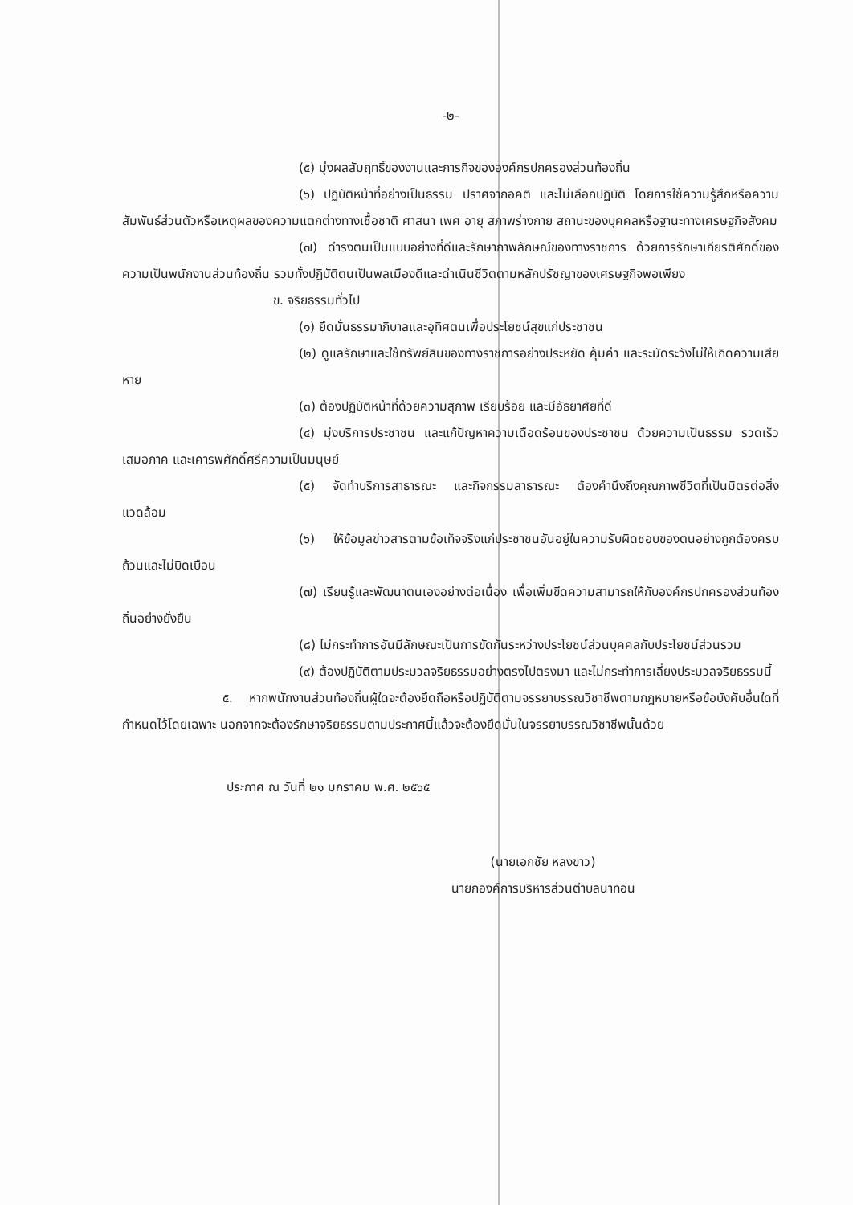-๒-
(๕) มุ่งผลสัมฤทธิ์ของงานและภารกิจขององค์กรปกครองส่วนท้องถิ่น
(๖) ปฏิบัติหน้าที่อย่างเป็นธรรม ปราศจากอคติ และไม่เลือกปฏิบัติ โดยการใช้ความรู้สึกหรือความสัมพันธ์ส่วนตัวหรือเหตุผลของความแตกต่างทางเชื้อชาติ ศาสนา เพศ อายุ สภาพร่างกาย สถานะของบุคคลหรือฐานะทางเศรษฐกิจสังคม
(๗) ดำรงตนเป็นแบบอย่างที่ดีและรักษาภาพลักษณ์ของทางราชการ ด้วยการรักษาเกียรติศักดิ์ของความเป็นพนักงานส่วนท้องถิ่น รวมทั้งปฏิบัติตนเป็นพลเมืองดีและดำเนินชีวิตตามหลักปรัชญาของเศรษฐกิจพอเพียง
ข. จริยธรรมทั่วไป
(๑) ยึดมั่นธรรมาภิบาลและอุทิศตนเพื่อประโยชน์สุขแก่ประชาชน
(๒) ดูแลรักษาและใช้ทรัพย์สินของทางราชการอย่างประหยัด คุ้มค่า และระมัดระวังไม่ให้เกิดความเสียหาย
(๓) ต้องปฏิบัติหน้าที่ด้วยความสุภาพ เรียบร้อย และมีอัธยาศัยที่ดี
(๔) มุ่งบริการประชาชน และแก้ปัญหาความเดือดร้อนของประชาชน ด้วยความเป็นธรรม รวดเร็ว เสมอภาค และเคารพศักดิ์ศรีความเป็นมนุษย์
(๕) จัดทำบริการสาธารณะ และกิจกรรมสาธารณะ ต้องคำนึงถึงคุณภาพชีวิตที่เป็นมิตรต่อสิ่งแวดล้อม
(๖) ให้ข้อมูลข่าวสารตามข้อเท็จจริงแก่ประชาชนอันอยู่ในความรับผิดชอบของตนอย่างถูกต้องครบถ้วนและไม่บิดเบือน
(๗) เรียนรู้และพัฒนาตนเองอย่างต่อเนื่อง เพื่อเพิ่มขีดความสามารถให้กับองค์กรปกครองส่วนท้องถิ่นอย่างยั่งยืน
(๘) ไม่กระทำการอันมีลักษณะเป็นการขัดกันระหว่างประโยชน์ส่วนบุคคลกับประโยชน์ส่วนรวม
(๙) ต้องปฏิบัติตามประมวลจริยธรรมอย่างตรงไปตรงมา และไม่กระทำการเลี่ยงประมวลจริยธรรมนี้
๕. หากพนักงานส่วนท้องถิ่นผู้ใดจะต้องยึดถือหรือปฏิบัติตามจรรยาบรรณวิชาชีพตามกฎหมายหรือข้อบังคับอื่นใดที่กำหนดไว้โดยเฉพาะ นอกจากจะต้องรักษาจริยธรรมตามประกาศนี้แล้วจะต้องยึดมั่นในจรรยาบรรณวิชาชีพนั้นด้วย
ประกาศ ณ วันที่ ๒๑ มกราคม พ.ศ. ๒๕๖๕
(นายเอกชัย หลงขาว)
นายกองค์การบริหารส่วนตำบลนาทอน